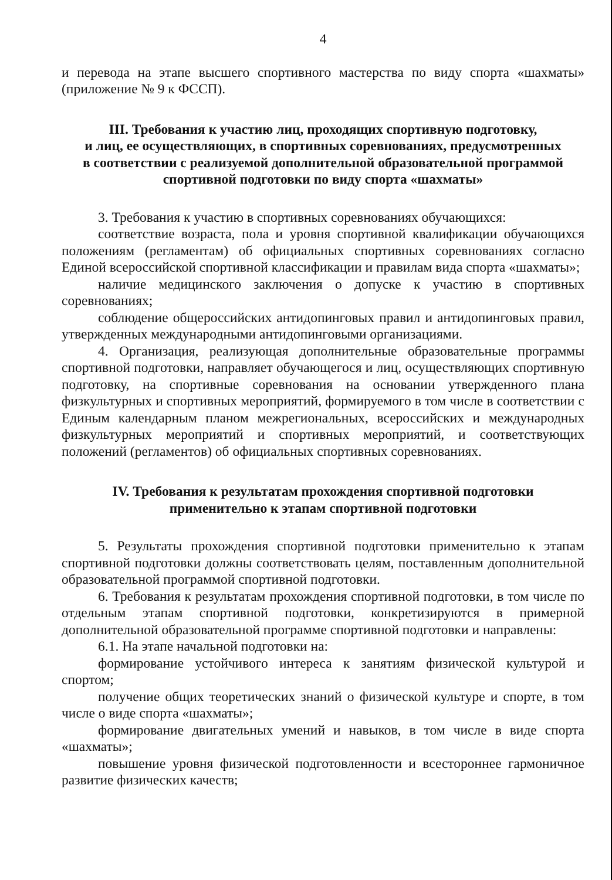4
и перевода на этапе высшего спортивного мастерства по виду спорта «шахматы» (приложение № 9 к ФССП).
III. Требования к участию лиц, проходящих спортивную подготовку,
и лиц, ее осуществляющих, в спортивных соревнованиях, предусмотренных
в соответствии с реализуемой дополнительной образовательной программой
спортивной подготовки по виду спорта «шахматы»
3. Требования к участию в спортивных соревнованиях обучающихся:
соответствие возраста, пола и уровня спортивной квалификации обучающихся положениям (регламентам) об официальных спортивных соревнованиях согласно Единой всероссийской спортивной классификации и правилам вида спорта «шахматы»;
наличие медицинского заключения о допуске к участию в спортивных соревнованиях;
соблюдение общероссийских антидопинговых правил и антидопинговых правил, утвержденных международными антидопинговыми организациями.
4. Организация, реализующая дополнительные образовательные программы спортивной подготовки, направляет обучающегося и лиц, осуществляющих спортивную подготовку, на спортивные соревнования на основании утвержденного плана физкультурных и спортивных мероприятий, формируемого в том числе в соответствии с Единым календарным планом межрегиональных, всероссийских и международных физкультурных мероприятий и спортивных мероприятий, и соответствующих положений (регламентов) об официальных спортивных соревнованиях.
IV. Требования к результатам прохождения спортивной подготовки
применительно к этапам спортивной подготовки
5. Результаты прохождения спортивной подготовки применительно к этапам спортивной подготовки должны соответствовать целям, поставленным дополнительной образовательной программой спортивной подготовки.
6. Требования к результатам прохождения спортивной подготовки, в том числе по отдельным этапам спортивной подготовки, конкретизируются в примерной дополнительной образовательной программе спортивной подготовки и направлены:
6.1. На этапе начальной подготовки на:
формирование устойчивого интереса к занятиям физической культурой и спортом;
получение общих теоретических знаний о физической культуре и спорте, в том числе о виде спорта «шахматы»;
формирование двигательных умений и навыков, в том числе в виде спорта «шахматы»;
повышение уровня физической подготовленности и всестороннее гармоничное развитие физических качеств;